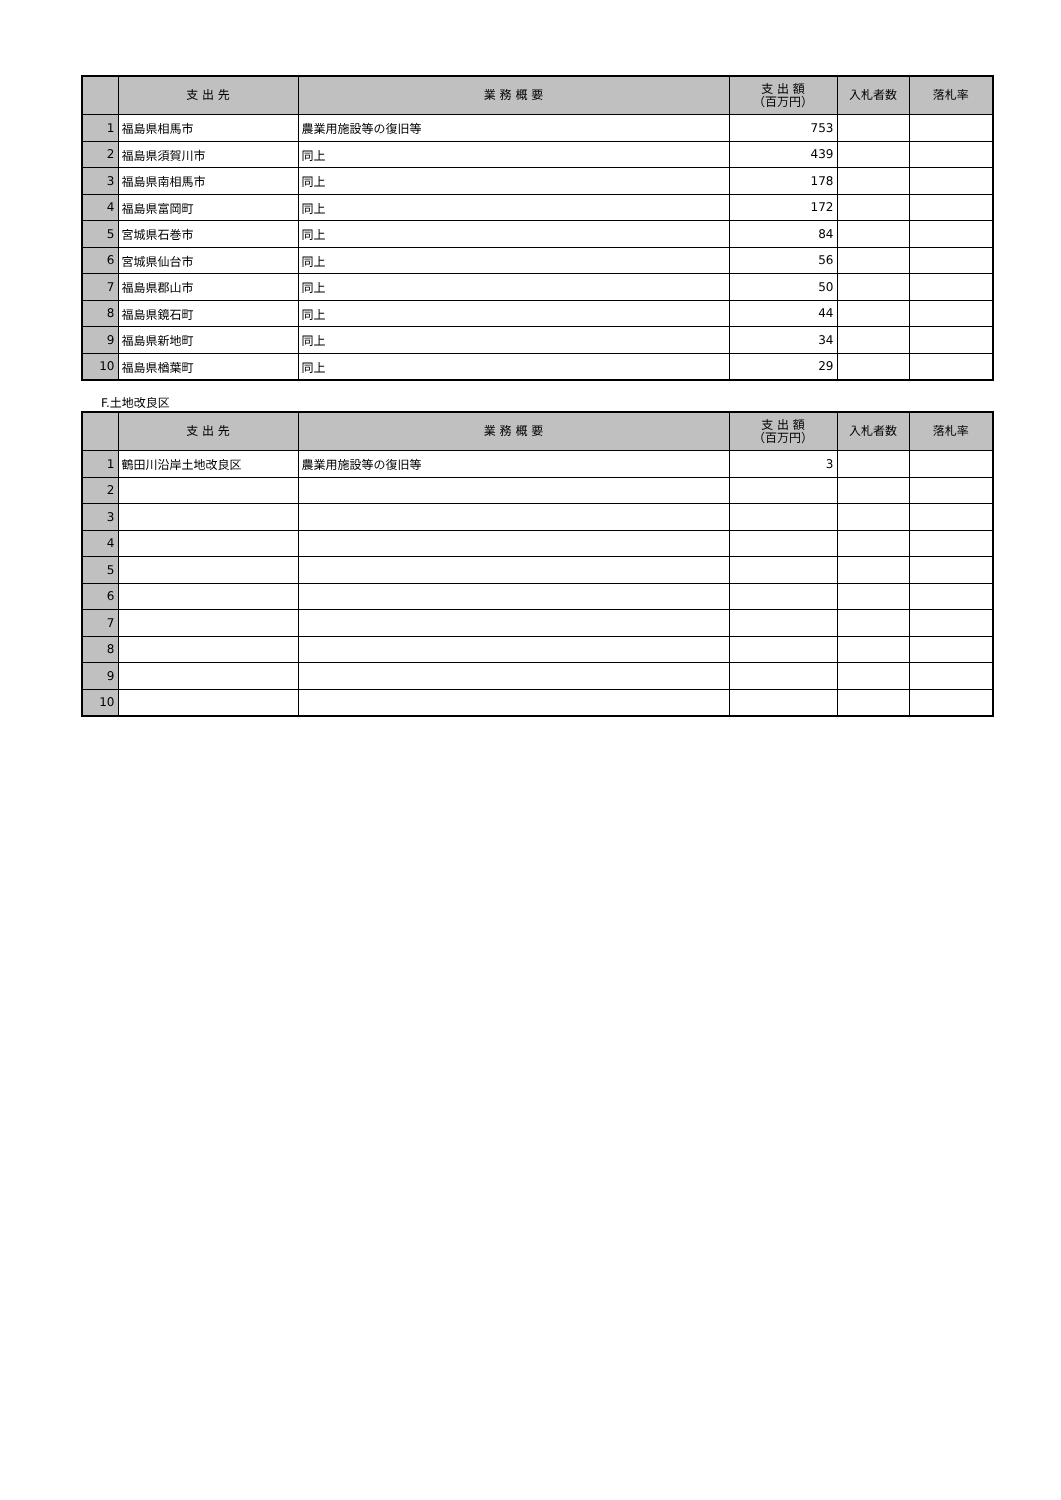| | 支 出 先 | 業 務 概 要 | 支 出 額 （百万円） | 入札者数 | 落札率 |
| --- | --- | --- | --- | --- | --- |
| 1 | 福島県相馬市 | 農業用施設等の復旧等 | 753 | | |
| 2 | 福島県須賀川市 | 同上 | 439 | | |
| 3 | 福島県南相馬市 | 同上 | 178 | | |
| 4 | 福島県富岡町 | 同上 | 172 | | |
| 5 | 宮城県石巻市 | 同上 | 84 | | |
| 6 | 宮城県仙台市 | 同上 | 56 | | |
| 7 | 福島県郡山市 | 同上 | 50 | | |
| 8 | 福島県鏡石町 | 同上 | 44 | | |
| 9 | 福島県新地町 | 同上 | 34 | | |
| 10 | 福島県楢葉町 | 同上 | 29 | | |
F.土地改良区
| | 支 出 先 | 業 務 概 要 | 支 出 額 （百万円） | 入札者数 | 落札率 |
| --- | --- | --- | --- | --- | --- |
| 1 | 鶴田川沿岸土地改良区 | 農業用施設等の復旧等 | 3 | | |
| 2 | | | | | |
| 3 | | | | | |
| 4 | | | | | |
| 5 | | | | | |
| 6 | | | | | |
| 7 | | | | | |
| 8 | | | | | |
| 9 | | | | | |
| 10 | | | | | |